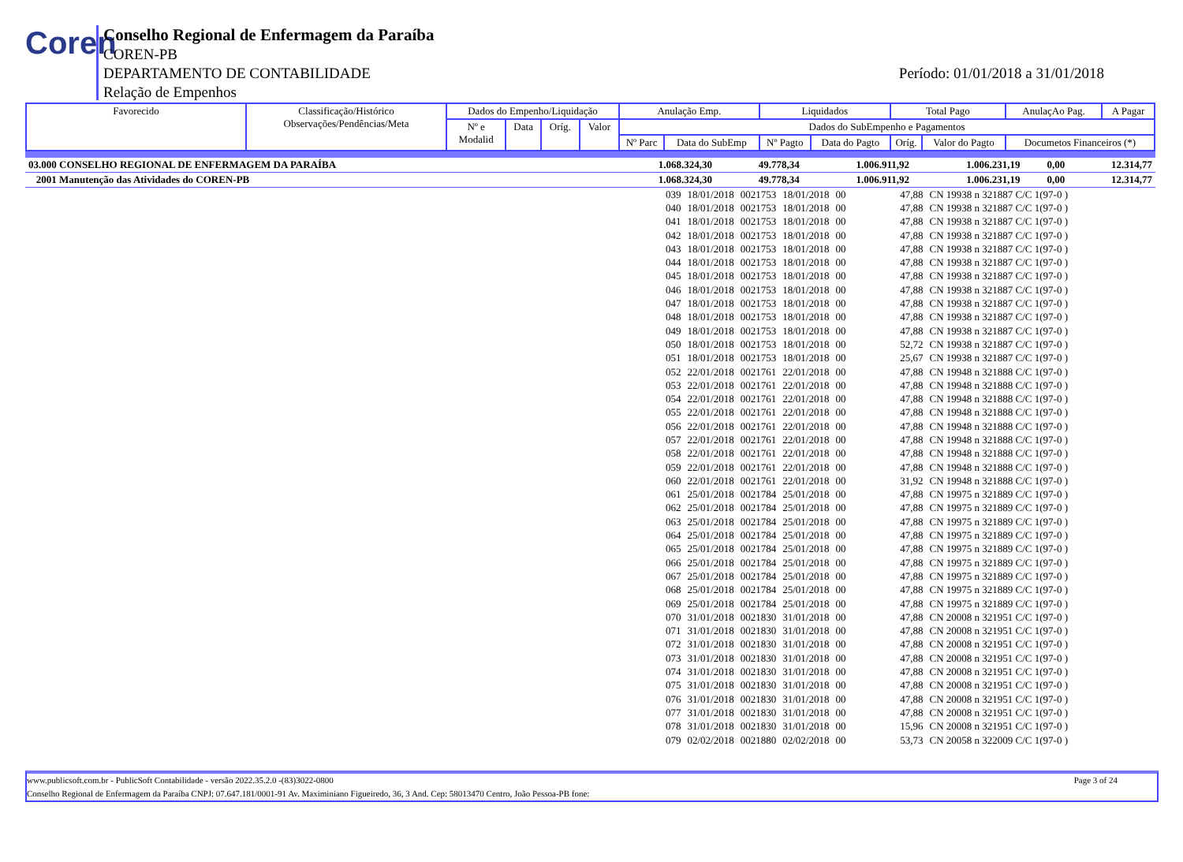Coren
Conselho Regional de Enfermagem da Paraíba
COREN-PB
DEPARTAMENTO DE CONTABILIDADE
Relação de Empenhos
Período: 01/01/2018 a 31/01/2018
| Favorecido | Classificação/Histórico Observações/Pendências/Meta | Dados do Empenho/Liquidação | | | | Anulação Emp. | | Liquidados | | Total Pago | | AnulaçAo Pag. | A Pagar |
| | | Nº e Modalid | Data | Oríg. | Valor | Dados do SubEmpenho e Pagamentos | | | | | | | |
| | | | | | | Nº Parc | Data do SubEmp | Nº Pagto | Data do Pagto | Oríg. | Valor do Pagto | Documetos Financeiros (*) | |
| 03.000 CONSELHO REGIONAL DE ENFERMAGEM DA PARAÍBA | 1.068.324,30 | 49.778,34 | 1.006.911,92 | 1.006.231,19 | 0,00 | 12.314,77 |
| 2001 Manutenção das Atividades do COREN-PB | 1.068.324,30 | 49.778,34 | 1.006.911,92 | 1.006.231,19 | 0,00 | 12.314,77 |
| 039 | 18/01/2018 | 0021753 | 18/01/2018 | 00 | 47,88 | CN 19938 n 321887 C/C 1(97-0 ) |
| 040 | 18/01/2018 | 0021753 | 18/01/2018 | 00 | 47,88 | CN 19938 n 321887 C/C 1(97-0 ) |
| 041 | 18/01/2018 | 0021753 | 18/01/2018 | 00 | 47,88 | CN 19938 n 321887 C/C 1(97-0 ) |
| 042 | 18/01/2018 | 0021753 | 18/01/2018 | 00 | 47,88 | CN 19938 n 321887 C/C 1(97-0 ) |
| 043 | 18/01/2018 | 0021753 | 18/01/2018 | 00 | 47,88 | CN 19938 n 321887 C/C 1(97-0 ) |
| 044 | 18/01/2018 | 0021753 | 18/01/2018 | 00 | 47,88 | CN 19938 n 321887 C/C 1(97-0 ) |
| 045 | 18/01/2018 | 0021753 | 18/01/2018 | 00 | 47,88 | CN 19938 n 321887 C/C 1(97-0 ) |
| 046 | 18/01/2018 | 0021753 | 18/01/2018 | 00 | 47,88 | CN 19938 n 321887 C/C 1(97-0 ) |
| 047 | 18/01/2018 | 0021753 | 18/01/2018 | 00 | 47,88 | CN 19938 n 321887 C/C 1(97-0 ) |
| 048 | 18/01/2018 | 0021753 | 18/01/2018 | 00 | 47,88 | CN 19938 n 321887 C/C 1(97-0 ) |
| 049 | 18/01/2018 | 0021753 | 18/01/2018 | 00 | 47,88 | CN 19938 n 321887 C/C 1(97-0 ) |
| 050 | 18/01/2018 | 0021753 | 18/01/2018 | 00 | 52,72 | CN 19938 n 321887 C/C 1(97-0 ) |
| 051 | 18/01/2018 | 0021753 | 18/01/2018 | 00 | 25,67 | CN 19938 n 321887 C/C 1(97-0 ) |
| 052 | 22/01/2018 | 0021761 | 22/01/2018 | 00 | 47,88 | CN 19948 n 321888 C/C 1(97-0 ) |
| 053 | 22/01/2018 | 0021761 | 22/01/2018 | 00 | 47,88 | CN 19948 n 321888 C/C 1(97-0 ) |
| 054 | 22/01/2018 | 0021761 | 22/01/2018 | 00 | 47,88 | CN 19948 n 321888 C/C 1(97-0 ) |
| 055 | 22/01/2018 | 0021761 | 22/01/2018 | 00 | 47,88 | CN 19948 n 321888 C/C 1(97-0 ) |
| 056 | 22/01/2018 | 0021761 | 22/01/2018 | 00 | 47,88 | CN 19948 n 321888 C/C 1(97-0 ) |
| 057 | 22/01/2018 | 0021761 | 22/01/2018 | 00 | 47,88 | CN 19948 n 321888 C/C 1(97-0 ) |
| 058 | 22/01/2018 | 0021761 | 22/01/2018 | 00 | 47,88 | CN 19948 n 321888 C/C 1(97-0 ) |
| 059 | 22/01/2018 | 0021761 | 22/01/2018 | 00 | 47,88 | CN 19948 n 321888 C/C 1(97-0 ) |
| 060 | 22/01/2018 | 0021761 | 22/01/2018 | 00 | 31,92 | CN 19948 n 321888 C/C 1(97-0 ) |
| 061 | 25/01/2018 | 0021784 | 25/01/2018 | 00 | 47,88 | CN 19975 n 321889 C/C 1(97-0 ) |
| 062 | 25/01/2018 | 0021784 | 25/01/2018 | 00 | 47,88 | CN 19975 n 321889 C/C 1(97-0 ) |
| 063 | 25/01/2018 | 0021784 | 25/01/2018 | 00 | 47,88 | CN 19975 n 321889 C/C 1(97-0 ) |
| 064 | 25/01/2018 | 0021784 | 25/01/2018 | 00 | 47,88 | CN 19975 n 321889 C/C 1(97-0 ) |
| 065 | 25/01/2018 | 0021784 | 25/01/2018 | 00 | 47,88 | CN 19975 n 321889 C/C 1(97-0 ) |
| 066 | 25/01/2018 | 0021784 | 25/01/2018 | 00 | 47,88 | CN 19975 n 321889 C/C 1(97-0 ) |
| 067 | 25/01/2018 | 0021784 | 25/01/2018 | 00 | 47,88 | CN 19975 n 321889 C/C 1(97-0 ) |
| 068 | 25/01/2018 | 0021784 | 25/01/2018 | 00 | 47,88 | CN 19975 n 321889 C/C 1(97-0 ) |
| 069 | 25/01/2018 | 0021784 | 25/01/2018 | 00 | 47,88 | CN 19975 n 321889 C/C 1(97-0 ) |
| 070 | 31/01/2018 | 0021830 | 31/01/2018 | 00 | 47,88 | CN 20008 n 321951 C/C 1(97-0 ) |
| 071 | 31/01/2018 | 0021830 | 31/01/2018 | 00 | 47,88 | CN 20008 n 321951 C/C 1(97-0 ) |
| 072 | 31/01/2018 | 0021830 | 31/01/2018 | 00 | 47,88 | CN 20008 n 321951 C/C 1(97-0 ) |
| 073 | 31/01/2018 | 0021830 | 31/01/2018 | 00 | 47,88 | CN 20008 n 321951 C/C 1(97-0 ) |
| 074 | 31/01/2018 | 0021830 | 31/01/2018 | 00 | 47,88 | CN 20008 n 321951 C/C 1(97-0 ) |
| 075 | 31/01/2018 | 0021830 | 31/01/2018 | 00 | 47,88 | CN 20008 n 321951 C/C 1(97-0 ) |
| 076 | 31/01/2018 | 0021830 | 31/01/2018 | 00 | 47,88 | CN 20008 n 321951 C/C 1(97-0 ) |
| 077 | 31/01/2018 | 0021830 | 31/01/2018 | 00 | 47,88 | CN 20008 n 321951 C/C 1(97-0 ) |
| 078 | 31/01/2018 | 0021830 | 31/01/2018 | 00 | 15,96 | CN 20008 n 321951 C/C 1(97-0 ) |
| 079 | 02/02/2018 | 0021880 | 02/02/2018 | 00 | 53,73 | CN 20058 n 322009 C/C 1(97-0 ) |
www.publicsoft.com.br - PublicSoft Contabilidade - versão 2022.35.2.0 -(83)3022-0800 Page 3 of 24
Conselho Regional de Enfermagem da Paraíba CNPJ: 07.647.181/0001-91 Av. Maximiniano Figueiredo, 36, 3 And. Cep: 58013470 Centro, João Pessoa-PB fone: